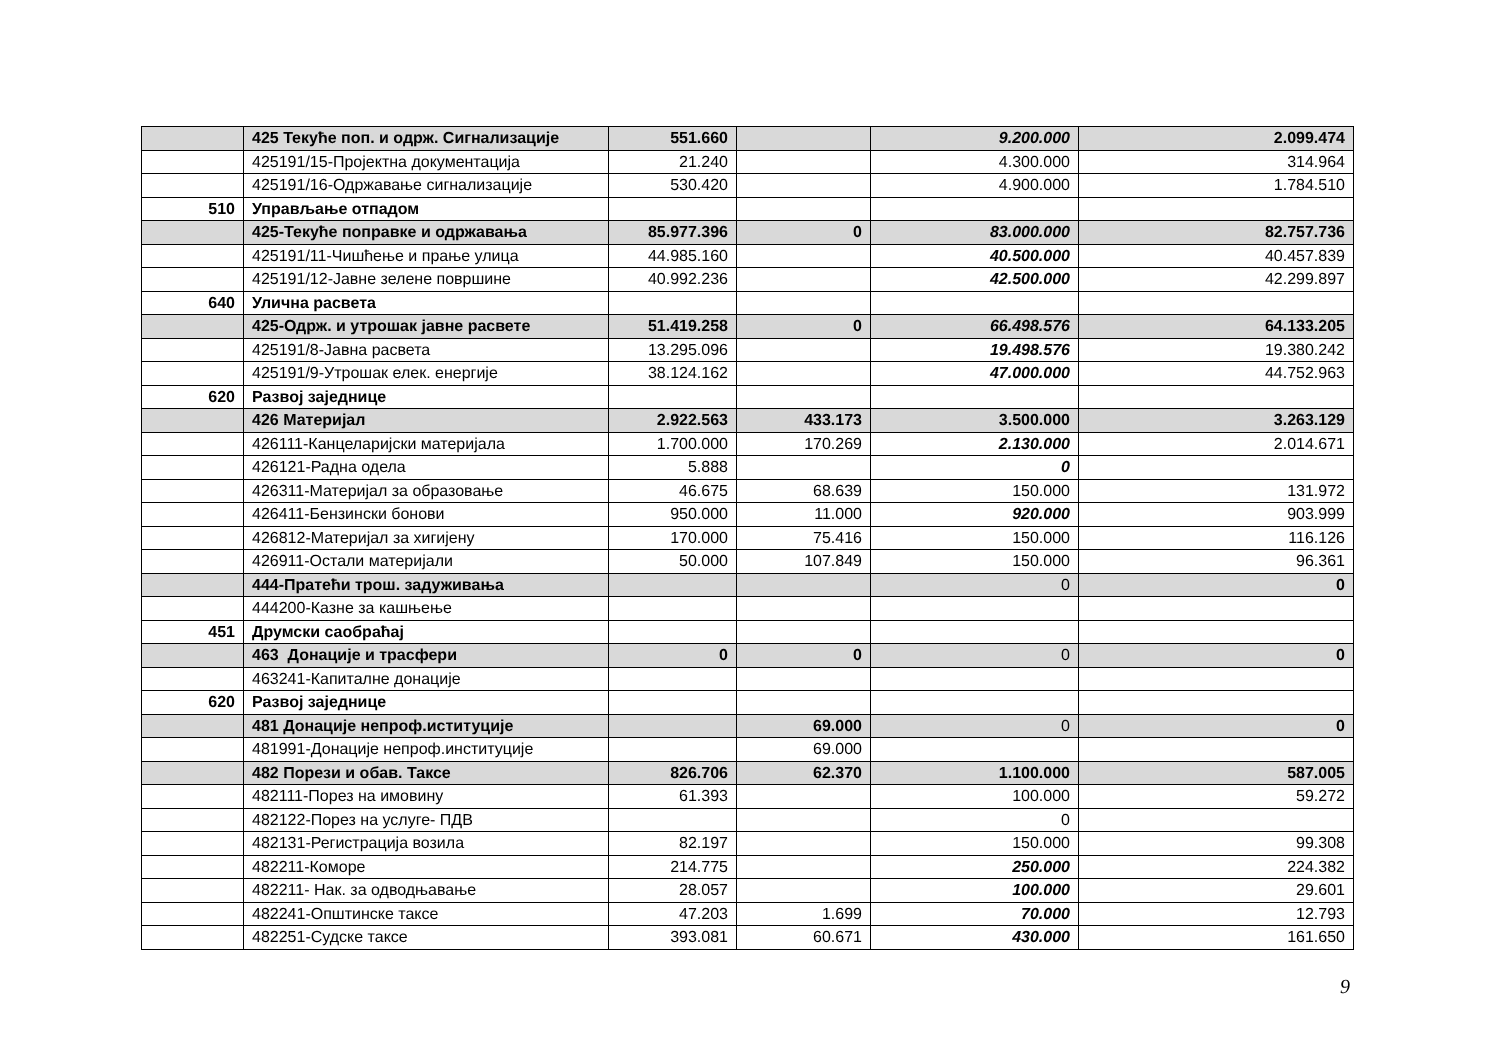| | 425 Текуће поп. и одрж. Сигнализације | 551.660 | | 9.200.000 | 2.099.474 |
| | 425191/15-Пројектна документација | 21.240 | | 4.300.000 | 314.964 |
| | 425191/16-Одржавање сигнализације | 530.420 | | 4.900.000 | 1.784.510 |
| 510 | Управљање отпадом | | | | |
| | 425-Текуће поправке и одржавања | 85.977.396 | 0 | 83.000.000 | 82.757.736 |
| | 425191/11-Чишћење и прање улица | 44.985.160 | | 40.500.000 | 40.457.839 |
| | 425191/12-Јавне зелене површине | 40.992.236 | | 42.500.000 | 42.299.897 |
| 640 | Улична расвета | | | | |
| | 425-Одрж. и утрошак јавне расвете | 51.419.258 | 0 | 66.498.576 | 64.133.205 |
| | 425191/8-Јавна расвета | 13.295.096 | | 19.498.576 | 19.380.242 |
| | 425191/9-Утрошак елек. енергије | 38.124.162 | | 47.000.000 | 44.752.963 |
| 620 | Развој заједнице | | | | |
| | 426 Материјал | 2.922.563 | 433.173 | 3.500.000 | 3.263.129 |
| | 426111-Канцеларијски материјала | 1.700.000 | 170.269 | 2.130.000 | 2.014.671 |
| | 426121-Радна одела | 5.888 | | 0 | |
| | 426311-Материјал за образовање | 46.675 | 68.639 | 150.000 | 131.972 |
| | 426411-Бензински бонови | 950.000 | 11.000 | 920.000 | 903.999 |
| | 426812-Материјал за хигијену | 170.000 | 75.416 | 150.000 | 116.126 |
| | 426911-Остали материјали | 50.000 | 107.849 | 150.000 | 96.361 |
| | 444-Пратећи трош. задуживања | | | 0 | 0 |
| | 444200-Казне за кашњење | | | | |
| 451 | Друмски саобраћај | | | | |
| | 463 Донације и трасфери | 0 | 0 | 0 | 0 |
| | 463241-Капиталне донације | | | | |
| 620 | Развој заједнице | | | | |
| | 481 Донације непроф.иституције | | 69.000 | 0 | 0 |
| | 481991-Донације непроф.институције | | 69.000 | | |
| | 482 Порези и обав. Таксе | 826.706 | 62.370 | 1.100.000 | 587.005 |
| | 482111-Порез на имовину | 61.393 | | 100.000 | 59.272 |
| | 482122-Порез на услуге- ПДВ | | | 0 | |
| | 482131-Регистрација возила | 82.197 | | 150.000 | 99.308 |
| | 482211-Коморе | 214.775 | | 250.000 | 224.382 |
| | 482211- Нак. за одводњавање | 28.057 | | 100.000 | 29.601 |
| | 482241-Општинске таксе | 47.203 | 1.699 | 70.000 | 12.793 |
| | 482251-Судске таксе | 393.081 | 60.671 | 430.000 | 161.650 |
9